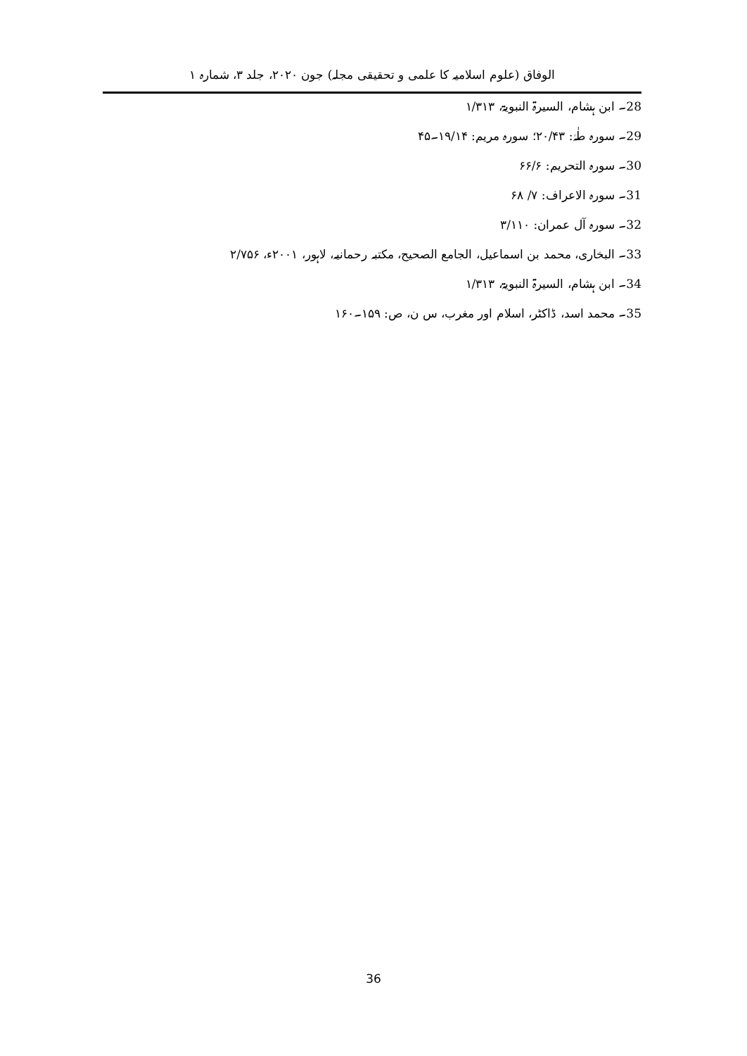الوفاق (علوم اسلامیہ کا علمی و تحقیقی مجلہ) جون ۲۰۲۰، جلد ۳، شمارہ ۱
28۔ ابن ہشام، السیرۃ النبویۃ، ۱/۳۱۳
29۔ سورہ طٰہٰ: ۲۰/۴۳؛ سورہ مریم: ۱۹/۱۴۔۴۵
30۔ سورہ التحریم: ۶۶/۶
31۔ سورہ الاعراف: ۷/ ۶۸
32۔ سورہ آل عمران: ۳/۱۱۰
33۔ البخاری، محمد بن اسماعیل، الجامع الصحیح، مکتبہ رحمانیہ، لاہور، ۲۰۰۱ء، ۲/۷۵۶
34۔ ابن ہشام، السیرۃ النبویۃ، ۱/۳۱۳
35۔ محمد اسد، ڈاکٹر، اسلام اور مغرب، س ن، ص: ۱۵۹۔۱۶۰
36